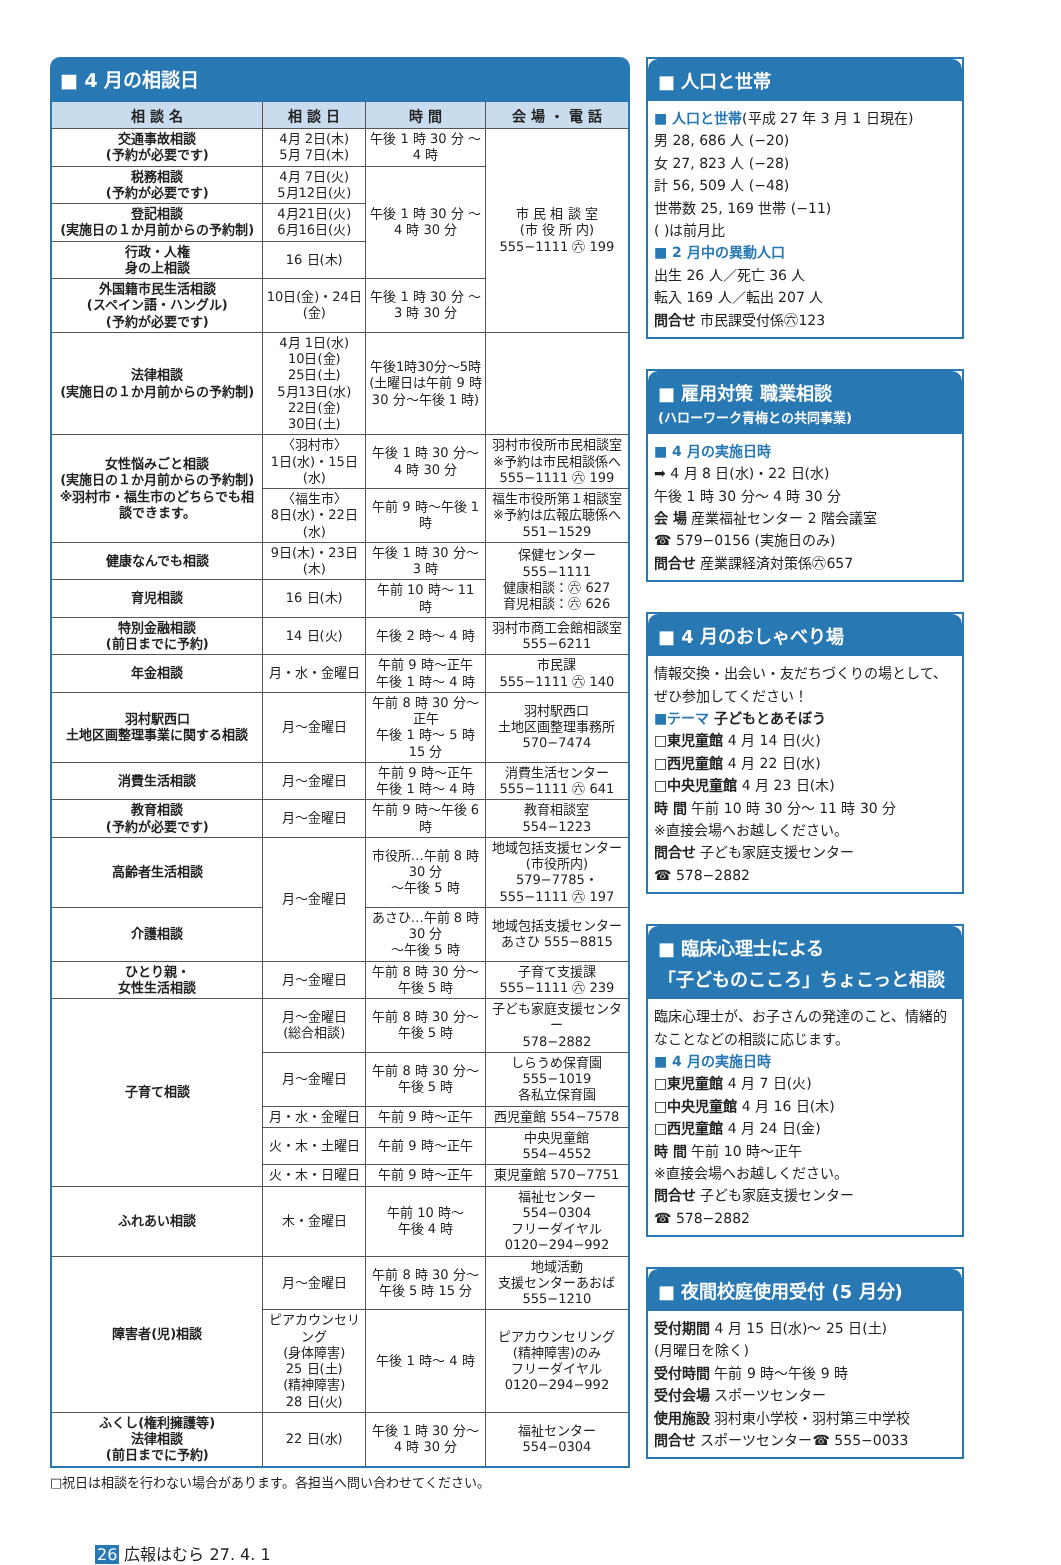■ 4 月の相談日
| 相 談 名 | 相 談 日 | 時 間 | 会 場 ・ 電 話 |
| --- | --- | --- | --- |
| 交通事故相談 (予約が必要です) | 4月 2日(木) 5月 7日(木) | 午後 1 時 30 分 ～ 4 時 | 市 民 相 談 室 (市 役 所 内) 555−1111 ㊅ 199 |
| 税務相談 (予約が必要です) | 4月 7日(火) 5月12日(火) | 午後 1 時 30 分 ～ 4 時 30 分 | |
| 登記相談 (実施日の１か月前からの予約制) | 4月21日(火) 6月16日(火) | | |
| 行政・人権 身の上相談 | 16 日(木) | | |
| 外国籍市民生活相談 (スペイン語・ハングル) (予約が必要です) | 10日(金)・24日(金) | 午後 1 時 30 分 ～ 3 時 30 分 | |
| 法律相談 (実施日の１か月前からの予約制) | 4月 1日(水) 10日(金) 25日(土) 5月13日(水) 22日(金) 30日(土) | 午後1時30分～5時 (土曜日は午前 9 時 30 分～午後 1 時) | |
| 女性悩みごと相談 (実施日の１か月前からの予約制) ※羽村市・福生市のどちらでも相談できます。 | 〈羽村市〉 1日(水)・15日(水) | 午後 1 時 30 分～ 4 時 30 分 | 羽村市役所市民相談室 ※予約は市民相談係へ 555−1111 ㊅ 199 |
| | 〈福生市〉 8日(水)・22日(水) | 午前 9 時～午後 1 時 | 福生市役所第１相談室 ※予約は広報広聴係へ 551−1529 |
| 健康なんでも相談 | 9日(木)・23日(木) | 午後 1 時 30 分～ 3 時 | 保健センター 555−1111 健康相談：㊅ 627 育児相談：㊅ 626 |
| 育児相談 | 16 日(木) | 午前 10 時～ 11 時 | |
| 特別金融相談 (前日までに予約) | 14 日(火) | 午後 2 時～ 4 時 | 羽村市商工会館相談室 555−6211 |
| 年金相談 | 月・水・金曜日 | 午前 9 時～正午 午後 1 時～ 4 時 | 市民課 555−1111 ㊅ 140 |
| 羽村駅西口 土地区画整理事業に関する相談 | 月～金曜日 | 午前 8 時 30 分～正午 午後 1 時～ 5 時 15 分 | 羽村駅西口 土地区画整理事務所 570−7474 |
| 消費生活相談 | 月～金曜日 | 午前 9 時～正午 午後 1 時～ 4 時 | 消費生活センター 555−1111 ㊅ 641 |
| 教育相談 (予約が必要です) | 月～金曜日 | 午前 9 時～午後 6 時 | 教育相談室 554−1223 |
| 高齢者生活相談 | 月～金曜日 | 市役所…午前 8 時 30 分 ～午後 5 時 | 地域包括支援センター (市役所内) 579−7785・ 555−1111 ㊅ 197 |
| 介護相談 | | あさひ…午前 8 時 30 分 ～午後 5 時 | 地域包括支援センター あさひ 555−8815 |
| ひとり親・ 女性生活相談 | 月～金曜日 | 午前 8 時 30 分～ 午後 5 時 | 子育て支援課 555−1111 ㊅ 239 |
| 子育て相談 | 月～金曜日 (総合相談) | 午前 8 時 30 分～ 午後 5 時 | 子ども家庭支援センター 578−2882 |
| | 月～金曜日 | 午前 8 時 30 分～ 午後 5 時 | しらうめ保育園 555−1019 各私立保育園 |
| | 月・水・金曜日 | 午前 9 時～正午 | 西児童館 554−7578 |
| | 火・木・土曜日 | 午前 9 時～正午 | 中央児童館 554−4552 |
| | 火・木・日曜日 | 午前 9 時～正午 | 東児童館 570−7751 |
| ふれあい相談 | 木・金曜日 | 午前 10 時～ 午後 4 時 | 福祉センター 554−0304 フリーダイヤル 0120−294−992 |
| 障害者(児)相談 | 月～金曜日 | 午前 8 時 30 分～ 午後 5 時 15 分 | 地域活動 支援センターあおば 555−1210 |
| | ピアカウンセリング (身体障害) 25 日(土) (精神障害) 28 日(火) | 午後 1 時～ 4 時 | ピアカウンセリング (精神障害)のみ フリーダイヤル 0120−294−992 |
| ふくし(権利擁護等) 法律相談 (前日までに予約) | 22 日(水) | 午後 1 時 30 分～ 4 時 30 分 | 福祉センター 554−0304 |
□祝日は相談を行わない場合があります。各担当へ問い合わせてください。
■ 人口と世帯
■ 人口と世帯(平成 27 年 3 月 1 日現在)
男 28, 686 人 (−20)
女 27, 823 人 (−28)
計 56, 509 人 (−48)
世帯数 25, 169 世帯 (−11)
( )は前月比
■ 2 月中の異動人口
出生 26 人／死亡 36 人
転入 169 人／転出 207 人
問合せ 市民課受付係㊅123
■ 雇用対策 職業相談
(ハローワーク青梅との共同事業)
■ 4 月の実施日時
➡ 4 月 8 日(水)・22 日(水)
午後 1 時 30 分～ 4 時 30 分
会 場 産業福祉センター 2 階会議室
☎ 579−0156 (実施日のみ)
問合せ 産業課経済対策係㊅657
■ 4 月のおしゃべり場
情報交換・出会い・友だちづくりの場として、ぜひ参加してください！
■テーマ 子どもとあそぼう
□東児童館 4 月 14 日(火)
□西児童館 4 月 22 日(水)
□中央児童館 4 月 23 日(木)
時 間 午前 10 時 30 分～ 11 時 30 分
※直接会場へお越しください。
問合せ 子ども家庭支援センター
☎ 578−2882
■ 臨床心理士による
「子どものこころ」ちょこっと相談
臨床心理士が、お子さんの発達のこと、情緒的なことなどの相談に応じます。
■ 4 月の実施日時
□東児童館 4 月 7 日(火)
□中央児童館 4 月 16 日(木)
□西児童館 4 月 24 日(金)
時 間 午前 10 時～正午
※直接会場へお越しください。
問合せ 子ども家庭支援センター
☎ 578−2882
■ 夜間校庭使用受付 (5 月分)
受付期間 4 月 15 日(水)～ 25 日(土)
(月曜日を除く)
受付時間 午前 9 時～午後 9 時
受付会場 スポーツセンター
使用施設 羽村東小学校・羽村第三中学校
問合せ スポーツセンター☎ 555−0033
26 広報はむら 27. 4. 1